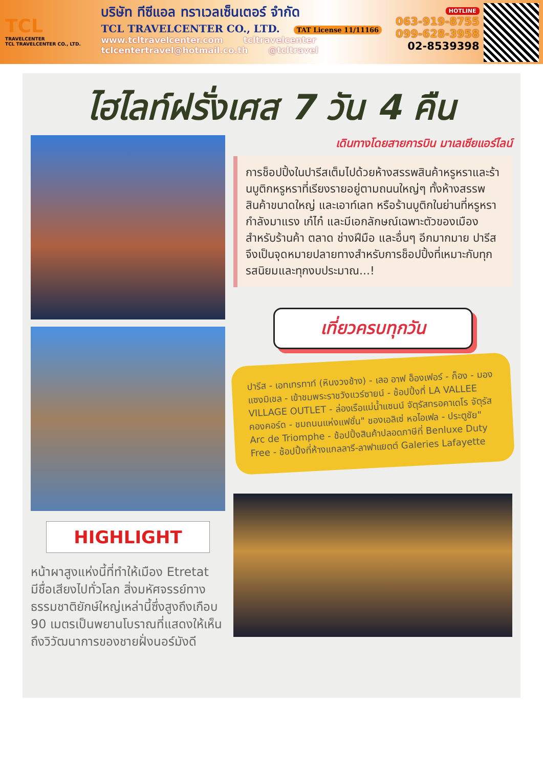TCL
TRAVELCENTER
TCL TRAVELCENTER CO., LTD.
บริษัท ทีซีแอล ทราเวลเซ็นเตอร์ จำกัด
TCL TRAVELCENTER CO., LTD. TAT License 11/11166
www.tcltravelcenter.com tcltravelcenter
tclcentertravel@hotmail.co.th @tcltravel
HOTLINE
063-919-8755
099-628-3958
02-8539398
ไฮไลท์ฝรั่งเศส 7 วัน 4 คืน
HIGHLIGHT
หน้าผาสูงแห่งนี้ที่ทำให้เมือง Etretat มีชื่อเสียงไปทั่วโลก สิ่งมหัศจรรย์ทางธรรมชาติยักษ์ใหญ่เหล่านี้ซึ่งสูงถึงเกือบ 90 เมตรเป็นพยานโบราณที่แสดงให้เห็นถึงวิวัฒนาการของชายฝั่งนอร์มังดี
เดินทางโดยสายการบิน มาเลเซียแอร์ไลน์
การช็อปปิ้งในปารีสเต็มไปด้วยห้างสรรพสินค้าหรูหราและร้านบูติกหรูหราที่เรียงรายอยู่ตามถนนใหญ่ๆ ทั้งห้างสรรพสินค้าขนาดใหญ่ และเอาท์เลท หรือร้านบูติกในย่านที่หรูหรา กำลังมาแรง เก๋ไก๋ และมีเอกลักษณ์เฉพาะตัวของเมืองสำหรับร้านค้า ตลาด ช่างฝีมือ และอื่นๆ อีกมากมาย ปารีสจึงเป็นจุดหมายปลายทางสำหรับการช็อปปิ้งที่เหมาะกับทุกรสนิยมและทุกงบประมาณ...!
เที่ยวครบทุกวัน
ปารีส - เอทเทรทาท์ (หินงวงช้าง) - เลอ อาฟ อ็องเฟอร์ - ก็อง - มอง แซงมิเชล - เข้าชมพระราชวังแวร์ซายน์ - ช้อปปิ้งที่ LA VALLEE VILLAGE OUTLET - ล่องเรือแม่น้ำแซนน์ จัตุรัสทรอคาเดโร จัตุรัสคองคอร์ด - ชมถนนแห่งแฟชั่น" ชองเอลิเซ่ หอไอเฟล - ประตูชัย" Arc de Triomphe - ช้อปปิ้งสินค้าปลอดภาษีที่ Benluxe Duty Free - ช้อปปิ้งที่ห้างแกลลารี-ลาฟาแยตต์ Galeries Lafayette